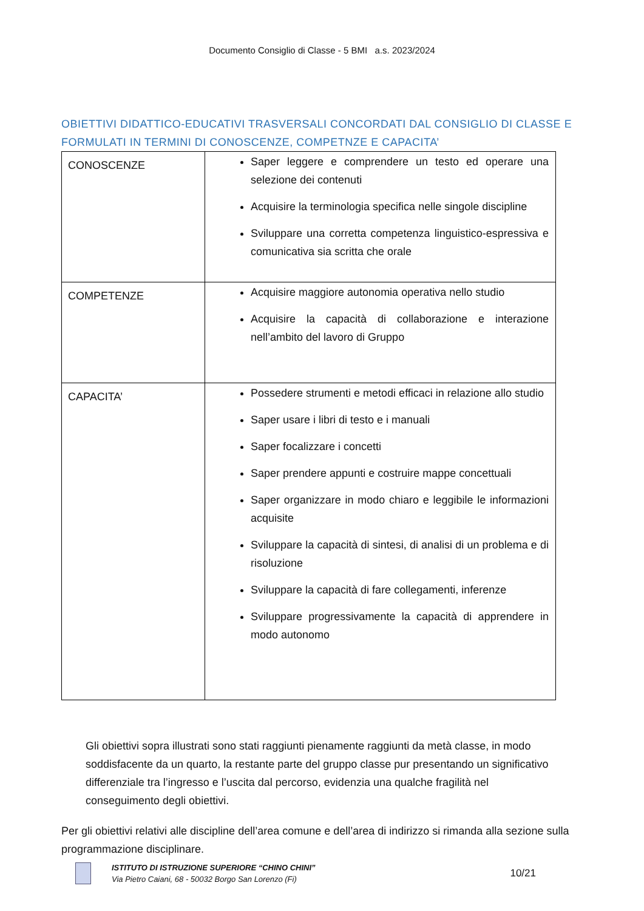Documento Consiglio di Classe - 5 BMI a.s. 2023/2024
OBIETTIVI DIDATTICO-EDUCATIVI TRASVERSALI CONCORDATI DAL CONSIGLIO DI CLASSE E FORMULATI IN TERMINI DI CONOSCENZE, COMPETNZE E CAPACITA’
| CONOSCENZE | Saper leggere e comprendere un testo ed operare una selezione dei contenuti Acquisire la terminologia specifica nelle singole discipline Sviluppare una corretta competenza linguistico-espressiva e comunicativa sia scritta che orale |
| COMPETENZE | Acquisire maggiore autonomia operativa nello studio Acquisire la capacità di collaborazione e interazione nell’ambito del lavoro di Gruppo |
| CAPACITA’ | Possedere strumenti e metodi efficaci in relazione allo studio Saper usare i libri di testo e i manuali Saper focalizzare i concetti Saper prendere appunti e costruire mappe concettuali Saper organizzare in modo chiaro e leggibile le informazioni acquisite Sviluppare la capacità di sintesi, di analisi di un problema e di risoluzione Sviluppare la capacità di fare collegamenti, inferenze Sviluppare progressivamente la capacità di apprendere in modo autonomo |
Gli obiettivi sopra illustrati sono stati raggiunti pienamente raggiunti da metà classe, in modo soddisfacente da un quarto, la restante parte del gruppo classe pur presentando un significativo differenziale tra l’ingresso e l’uscita dal percorso, evidenzia una qualche fragilità nel conseguimento degli obiettivi.
Per gli obiettivi relativi alle discipline dell’area comune e dell’area di indirizzo si rimanda alla sezione sulla programmazione disciplinare.
ISTITUTO DI ISTRUZIONE SUPERIORE “CHINO CHINI”
Via Pietro Caiani, 68 - 50032 Borgo San Lorenzo (Fi)
10/21